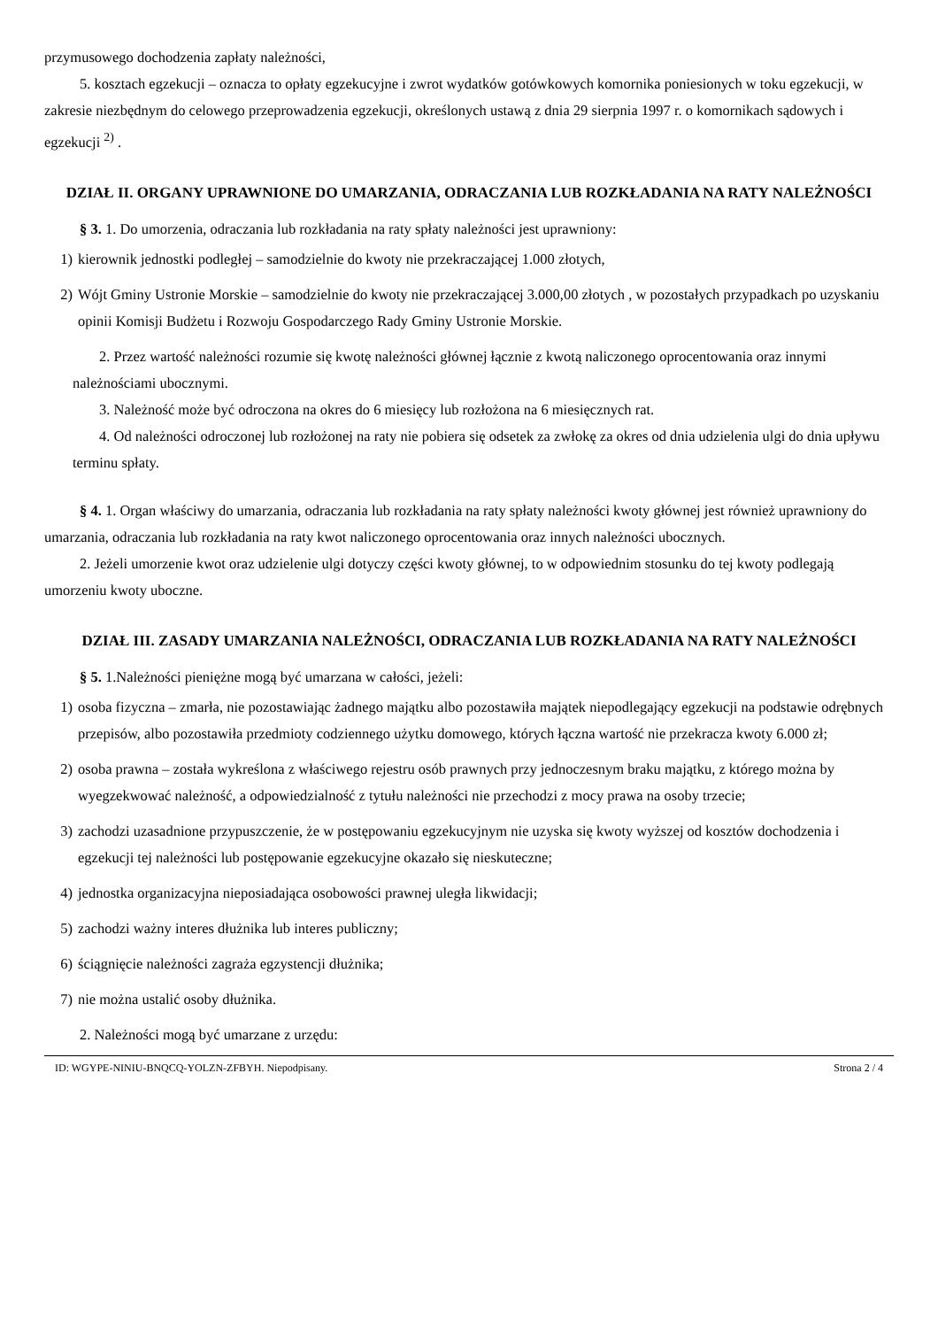przymusowego dochodzenia zapłaty należności,
5. kosztach egzekucji – oznacza to opłaty egzekucyjne i zwrot wydatków gotówkowych komornika poniesionych w toku egzekucji, w zakresie niezbędnym do celowego przeprowadzenia egzekucji, określonych ustawą z dnia 29 sierpnia 1997 r. o komornikach sądowych i egzekucji <sup>2)</sup> .
DZIAŁ II. ORGANY UPRAWNIONE DO UMARZANIA, ODRACZANIA LUB ROZKŁADANIA NA RATY NALEŻNOŚCI
§ 3. 1. Do umorzenia, odraczania lub rozkładania na raty spłaty należności jest uprawniony:
1) kierownik jednostki podległej – samodzielnie do kwoty nie przekraczającej 1.000 złotych,
2) Wójt Gminy Ustronie Morskie – samodzielnie do kwoty nie przekraczającej 3.000,00 złotych , w pozostałych przypadkach po uzyskaniu opinii Komisji Budżetu i Rozwoju Gospodarczego Rady Gminy Ustronie Morskie.
2. Przez wartość należności rozumie się kwotę należności głównej łącznie z kwotą naliczonego oprocentowania oraz innymi należnościami ubocznymi.
3. Należność może być odroczona na okres do 6 miesięcy lub rozłożona na 6 miesięcznych rat.
4. Od należności odroczonej lub rozłożonej na raty nie pobiera się odsetek za zwłokę za okres od dnia udzielenia ulgi do dnia upływu terminu spłaty.
§ 4. 1. Organ właściwy do umarzania, odraczania lub rozkładania na raty spłaty należności kwoty głównej jest również uprawniony do umarzania, odraczania lub rozkładania na raty kwot naliczonego oprocentowania oraz innych należności ubocznych.
2. Jeżeli umorzenie kwot oraz udzielenie ulgi dotyczy części kwoty głównej, to w odpowiednim stosunku do tej kwoty podlegają umorzeniu kwoty uboczne.
DZIAŁ III. ZASADY UMARZANIA NALEŻNOŚCI, ODRACZANIA LUB ROZKŁADANIA NA RATY NALEŻNOŚCI
§ 5. 1.Należności pieniężne mogą być umarzana w całości, jeżeli:
1) osoba fizyczna – zmarła, nie pozostawiając żadnego majątku albo pozostawiła majątek niepodlegający egzekucji na podstawie odrębnych przepisów, albo pozostawiła przedmioty codziennego użytku domowego, których łączna wartość nie przekracza kwoty 6.000 zł;
2) osoba prawna – została wykreślona z właściwego rejestru osób prawnych przy jednoczesnym braku majątku, z którego można by wyegzekwować należność, a odpowiedzialność z tytułu należności nie przechodzi z mocy prawa na osoby trzecie;
3) zachodzi uzasadnione przypuszczenie, że w postępowaniu egzekucyjnym nie uzyska się kwoty wyższej od kosztów dochodzenia i egzekucji tej należności lub postępowanie egzekucyjne okazało się nieskuteczne;
4) jednostka organizacyjna nieposiadająca osobowości prawnej uległa likwidacji;
5) zachodzi ważny interes dłużnika lub interes publiczny;
6) ściągnięcie należności zagraża egzystencji dłużnika;
7) nie można ustalić osoby dłużnika.
2. Należności mogą być umarzane z urzędu:
ID: WGYPE-NINIU-BNQCQ-YOLZN-ZFBYH. Niepodpisany. Strona 2 / 4